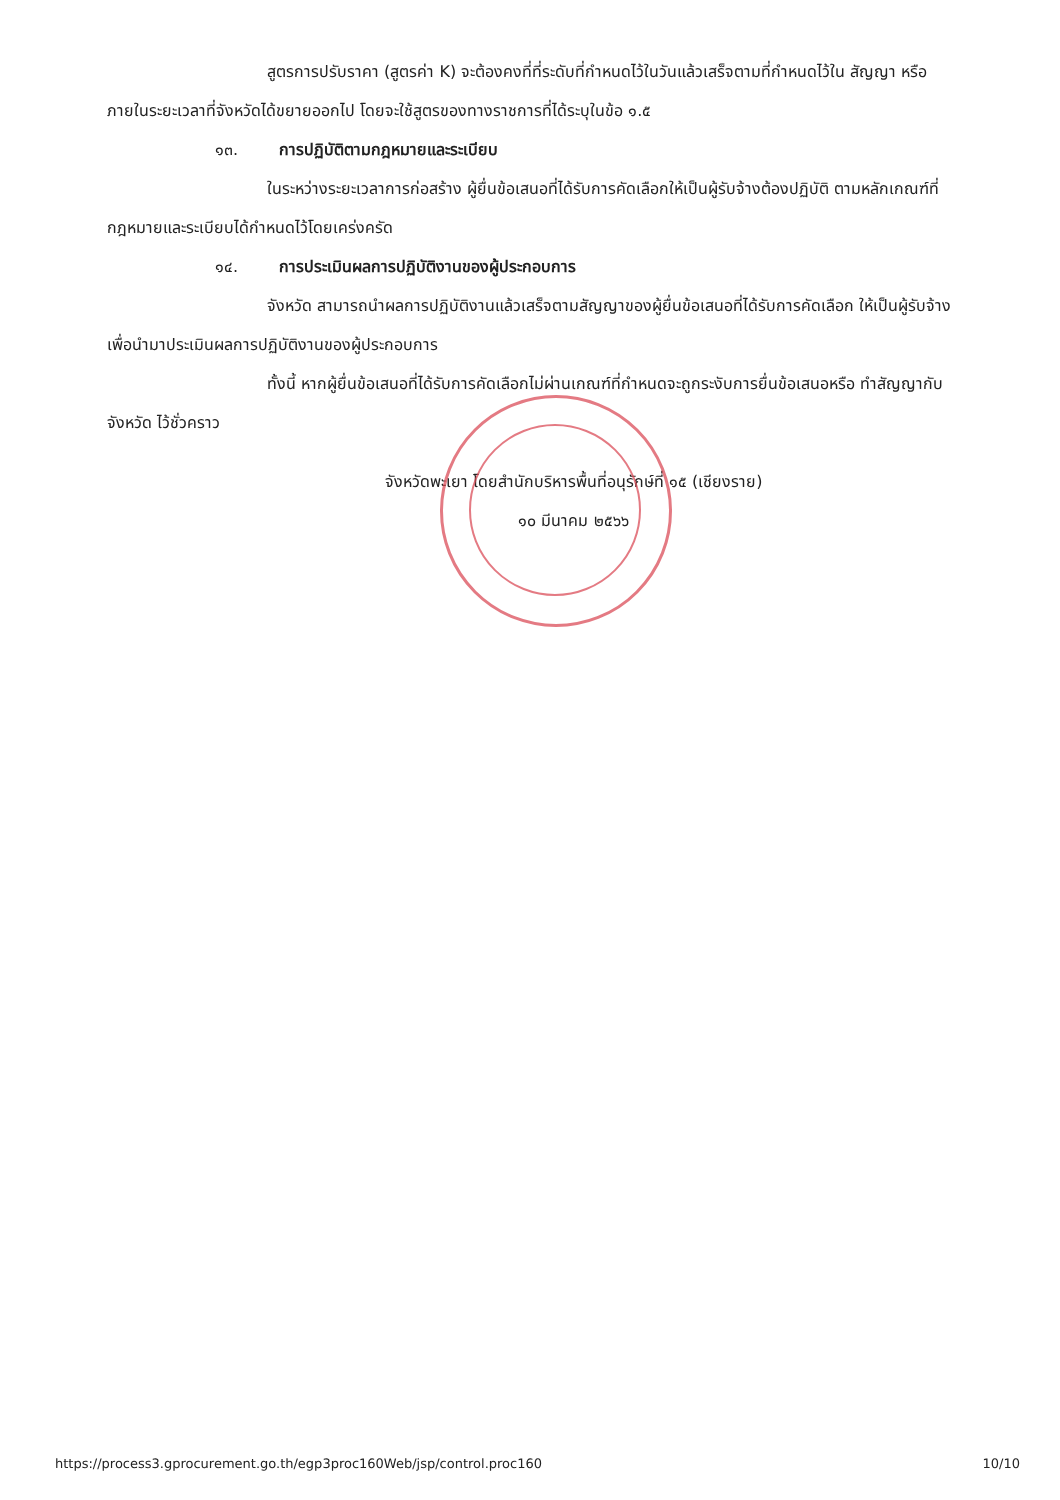สูตรการปรับราคา (สูตรค่า K) จะต้องคงที่ที่ระดับที่กำหนดไว้ในวันแล้วเสร็จตามที่กำหนดไว้ใน สัญญา หรือภายในระยะเวลาที่จังหวัดได้ขยายออกไป โดยจะใช้สูตรของทางราชการที่ได้ระบุในข้อ ๑.๕
๑๓. การปฏิบัติตามกฎหมายและระเบียบ
ในระหว่างระยะเวลาการก่อสร้าง ผู้ยื่นข้อเสนอที่ได้รับการคัดเลือกให้เป็นผู้รับจ้างต้องปฏิบัติ ตามหลักเกณฑ์ที่กฎหมายและระเบียบได้กำหนดไว้โดยเคร่งครัด
๑๔. การประเมินผลการปฏิบัติงานของผู้ประกอบการ
จังหวัด สามารถนำผลการปฏิบัติงานแล้วเสร็จตามสัญญาของผู้ยื่นข้อเสนอที่ได้รับการคัดเลือก ให้เป็นผู้รับจ้างเพื่อนำมาประเมินผลการปฏิบัติงานของผู้ประกอบการ
ทั้งนี้ หากผู้ยื่นข้อเสนอที่ได้รับการคัดเลือกไม่ผ่านเกณฑ์ที่กำหนดจะถูกระงับการยื่นข้อเสนอหรือ ทำสัญญากับจังหวัด ไว้ชั่วคราว
จังหวัดพะเยา โดยสำนักบริหารพื้นที่อนุรักษ์ที่ ๑๕ (เชียงราย)
๑๐ มีนาคม ๒๕๖๖
https://process3.gprocurement.go.th/egp3proc160Web/jsp/control.proc160 10/10